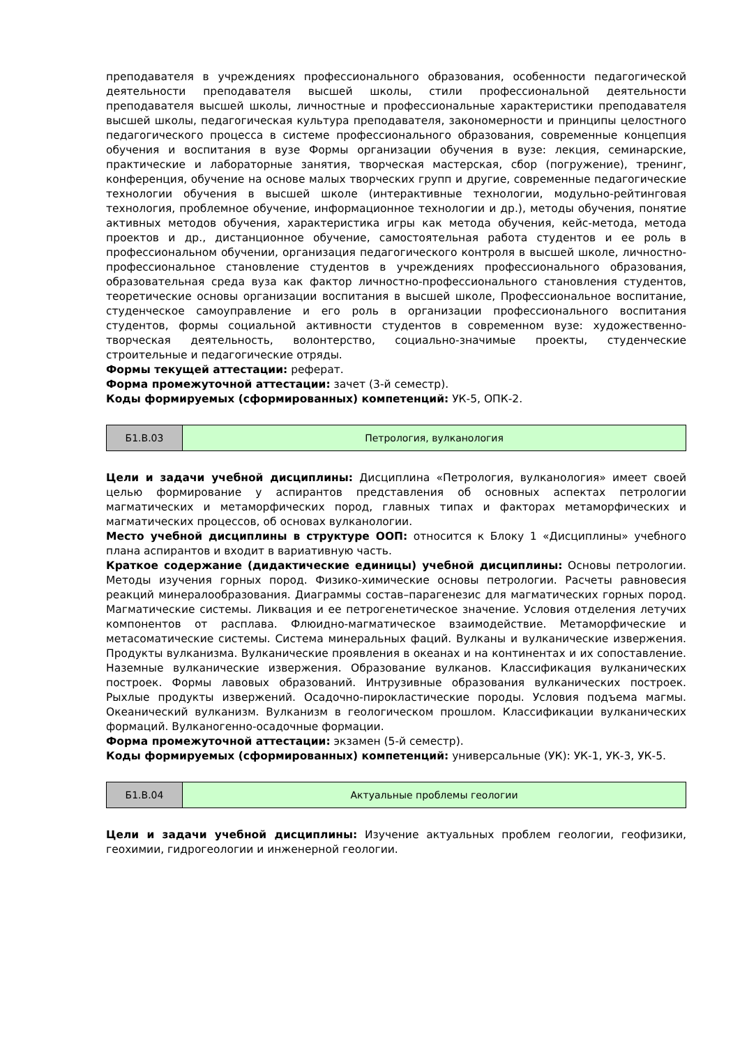преподавателя в учреждениях профессионального образования, особенности педагогической деятельности преподавателя высшей школы, стили профессиональной деятельности преподавателя высшей школы, личностные и профессиональные характеристики преподавателя высшей школы, педагогическая культура преподавателя, закономерности и принципы целостного педагогического процесса в системе профессионального образования, современные концепция обучения и воспитания в вузе Формы организации обучения в вузе: лекция, семинарские, практические и лабораторные занятия, творческая мастерская, сбор (погружение), тренинг, конференция, обучение на основе малых творческих групп и другие, современные педагогические технологии обучения в высшей школе (интерактивные технологии, модульно-рейтинговая технология, проблемное обучение, информационное технологии и др.), методы обучения, понятие активных методов обучения, характеристика игры как метода обучения, кейс-метода, метода проектов и др., дистанционное обучение, самостоятельная работа студентов и ее роль в профессиональном обучении, организация педагогического контроля в высшей школе, личностно-профессиональное становление студентов в учреждениях профессионального образования, образовательная среда вуза как фактор личностно-профессионального становления студентов, теоретические основы организации воспитания в высшей школе, Профессиональное воспитание, студенческое самоуправление и его роль в организации профессионального воспитания студентов, формы социальной активности студентов в современном вузе: художественно-творческая деятельность, волонтерство, социально-значимые проекты, студенческие строительные и педагогические отряды.
Формы текущей аттестации: реферат.
Форма промежуточной аттестации: зачет (3-й семестр).
Коды формируемых (сформированных) компетенций: УК-5, ОПК-2.
| Б1.В.03 | Петрология, вулканология |
Цели и задачи учебной дисциплины: Дисциплина «Петрология, вулканология» имеет своей целью формирование у аспирантов представления об основных аспектах петрологии магматических и метаморфических пород, главных типах и факторах метаморфических и магматических процессов, об основах вулканологии.
Место учебной дисциплины в структуре ООП: относится к Блоку 1 «Дисциплины» учебного плана аспирантов и входит в вариативную часть.
Краткое содержание (дидактические единицы) учебной дисциплины: Основы петрологии. Методы изучения горных пород. Физико-химические основы петрологии. Расчеты равновесия реакций минералообразования. Диаграммы состав–парагенезис для магматических горных пород. Магматические системы. Ликвация и ее петрогенетическое значение. Условия отделения летучих компонентов от расплава. Флюидно-магматическое взаимодействие. Метаморфические и метасоматические системы. Система минеральных фаций. Вулканы и вулканические извержения. Продукты вулканизма. Вулканические проявления в океанах и на континентах и их сопоставление. Наземные вулканические извержения. Образование вулканов. Классификация вулканических построек. Формы лавовых образований. Интрузивные образования вулканических построек. Рыхлые продукты извержений. Осадочно-пирокластические породы. Условия подъема магмы. Океанический вулканизм. Вулканизм в геологическом прошлом. Классификации вулканических формаций. Вулканогенно-осадочные формации.
Форма промежуточной аттестации: экзамен (5-й семестр).
Коды формируемых (сформированных) компетенций: универсальные (УК): УК-1, УК-3, УК-5.
| Б1.В.04 | Актуальные проблемы геологии |
Цели и задачи учебной дисциплины: Изучение актуальных проблем геологии, геофизики, геохимии, гидрогеологии и инженерной геологии.